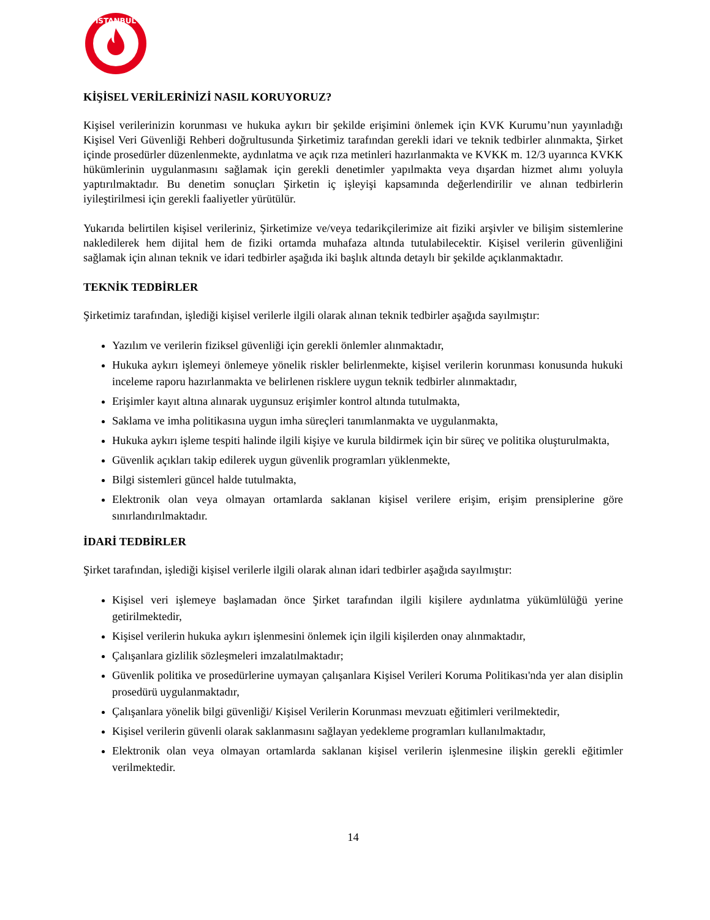İSTANBUL
KİŞİSEL VERİLERİNİZİ NASIL KORUYORUZ?
Kişisel verilerinizin korunması ve hukuka aykırı bir şekilde erişimini önlemek için KVK Kurumu’nun yayınladığı Kişisel Veri Güvenliği Rehberi doğrultusunda Şirketimiz tarafından gerekli idari ve teknik tedbirler alınmakta, Şirket içinde prosedürler düzenlenmekte, aydınlatma ve açık rıza metinleri hazırlanmakta ve KVKK m. 12/3 uyarınca KVKK hükümlerinin uygulanmasını sağlamak için gerekli denetimler yapılmakta veya dışardan hizmet alımı yoluyla yaptırılmaktadır. Bu denetim sonuçları Şirketin iç işleyişi kapsamında değerlendirilir ve alınan tedbirlerin iyileştirilmesi için gerekli faaliyetler yürütülür.
Yukarıda belirtilen kişisel verileriniz, Şirketimize ve/veya tedarikçilerimize ait fiziki arşivler ve bilişim sistemlerine nakledilerek hem dijital hem de fiziki ortamda muhafaza altında tutulabilecektir. Kişisel verilerin güvenliğini sağlamak için alınan teknik ve idari tedbirler aşağıda iki başlık altında detaylı bir şekilde açıklanmaktadır.
TEKNİK TEDBİRLER
Şirketimiz tarafından, işlediği kişisel verilerle ilgili olarak alınan teknik tedbirler aşağıda sayılmıştır:
Yazılım ve verilerin fiziksel güvenliği için gerekli önlemler alınmaktadır,
Hukuka aykırı işlemeyi önlemeye yönelik riskler belirlenmekte, kişisel verilerin korunması konusunda hukuki inceleme raporu hazırlanmakta ve belirlenen risklere uygun teknik tedbirler alınmaktadır,
Erişimler kayıt altına alınarak uygunsuz erişimler kontrol altında tutulmakta,
Saklama ve imha politikasına uygun imha süreçleri tanımlanmakta ve uygulanmakta,
Hukuka aykırı işleme tespiti halinde ilgili kişiye ve kurula bildirmek için bir süreç ve politika oluşturulmakta,
Güvenlik açıkları takip edilerek uygun güvenlik programları yüklenmekte,
Bilgi sistemleri güncel halde tutulmakta,
Elektronik olan veya olmayan ortamlarda saklanan kişisel verilere erişim, erişim prensiplerine göre sınırlandırılmaktadır.
İDARİ TEDBİRLER
Şirket tarafından, işlediği kişisel verilerle ilgili olarak alınan idari tedbirler aşağıda sayılmıştır:
Kişisel veri işlemeye başlamadan önce Şirket tarafından ilgili kişilere aydınlatma yükümlülüğü yerine getirilmektedir,
Kişisel verilerin hukuka aykırı işlenmesini önlemek için ilgili kişilerden onay alınmaktadır,
Çalışanlara gizlilik sözleşmeleri imzalatılmaktadır;
Güvenlik politika ve prosedürlerine uymayan çalışanlara Kişisel Verileri Koruma Politikası'nda yer alan disiplin prosedürü uygulanmaktadır,
Çalışanlara yönelik bilgi güvenliği/ Kişisel Verilerin Korunması mevzuatı eğitimleri verilmektedir,
Kişisel verilerin güvenli olarak saklanmasını sağlayan yedekleme programları kullanılmaktadır,
Elektronik olan veya olmayan ortamlarda saklanan kişisel verilerin işlenmesine ilişkin gerekli eğitimler verilmektedir.
14